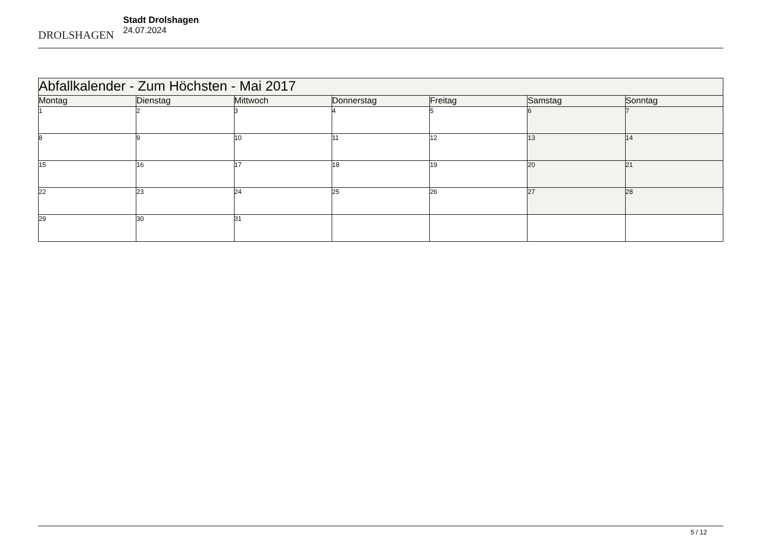DROLSHAGEN
Stadt Drolshagen
24.07.2024
| Abfallkalender - Zum Höchsten - Mai 2017 | | | | | | |
| --- | --- | --- | --- | --- | --- | --- |
| Montag | Dienstag | Mittwoch | Donnerstag | Freitag | Samstag | Sonntag |
| 1 | 2 | 3 | 4 | 5 | 6 | 7 |
| 8 | 9 | 10 | 11 | 12 | 13 | 14 |
| 15 | 16 | 17 | 18 | 19 | 20 | 21 |
| 22 | 23 | 24 | 25 | 26 | 27 | 28 |
| 29 | 30 | 31 | | | | |
5 / 12